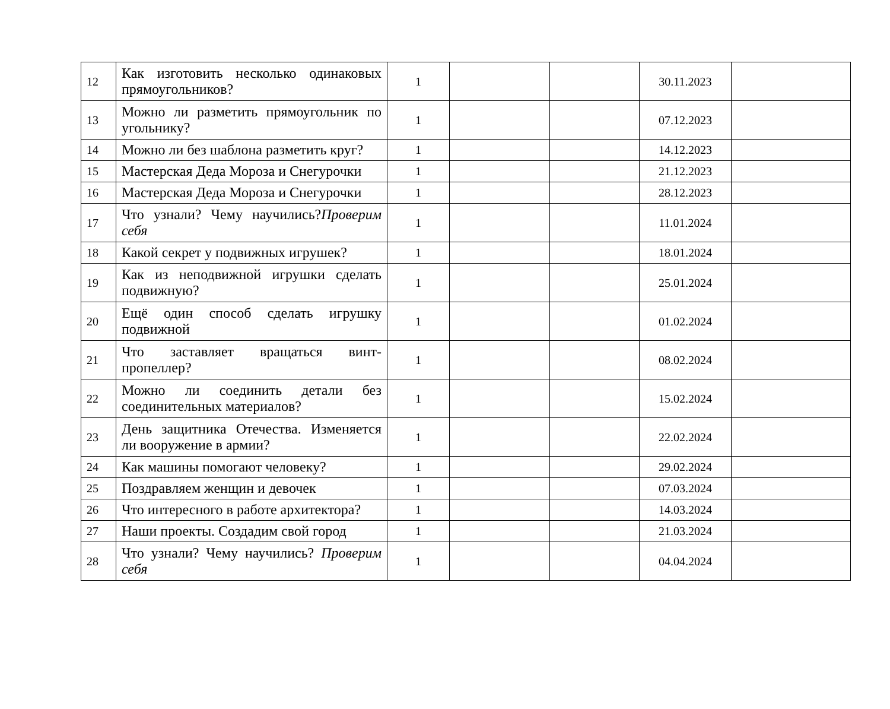| 12 | Как изготовить несколько одинаковых прямоугольников? | 1 | | | 30.11.2023 | |
| 13 | Можно ли разметить прямоугольник по угольнику? | 1 | | | 07.12.2023 | |
| 14 | Можно ли без шаблона разметить круг? | 1 | | | 14.12.2023 | |
| 15 | Мастерская Деда Мороза и Снегурочки | 1 | | | 21.12.2023 | |
| 16 | Мастерская Деда Мороза и Снегурочки | 1 | | | 28.12.2023 | |
| 17 | Что узнали? Чему научились? Проверим себя | 1 | | | 11.01.2024 | |
| 18 | Какой секрет у подвижных игрушек? | 1 | | | 18.01.2024 | |
| 19 | Как из неподвижной игрушки сделать подвижную? | 1 | | | 25.01.2024 | |
| 20 | Ещё один способ сделать игрушку подвижной | 1 | | | 01.02.2024 | |
| 21 | Что заставляет вращаться винт-пропеллер? | 1 | | | 08.02.2024 | |
| 22 | Можно ли соединить детали без соединительных материалов? | 1 | | | 15.02.2024 | |
| 23 | День защитника Отечества. Изменяется ли вооружение в армии? | 1 | | | 22.02.2024 | |
| 24 | Как машины помогают человеку? | 1 | | | 29.02.2024 | |
| 25 | Поздравляем женщин и девочек | 1 | | | 07.03.2024 | |
| 26 | Что интересного в работе архитектора? | 1 | | | 14.03.2024 | |
| 27 | Наши проекты. Создадим свой город | 1 | | | 21.03.2024 | |
| 28 | Что узнали? Чему научились? Проверим себя | 1 | | | 04.04.2024 | |